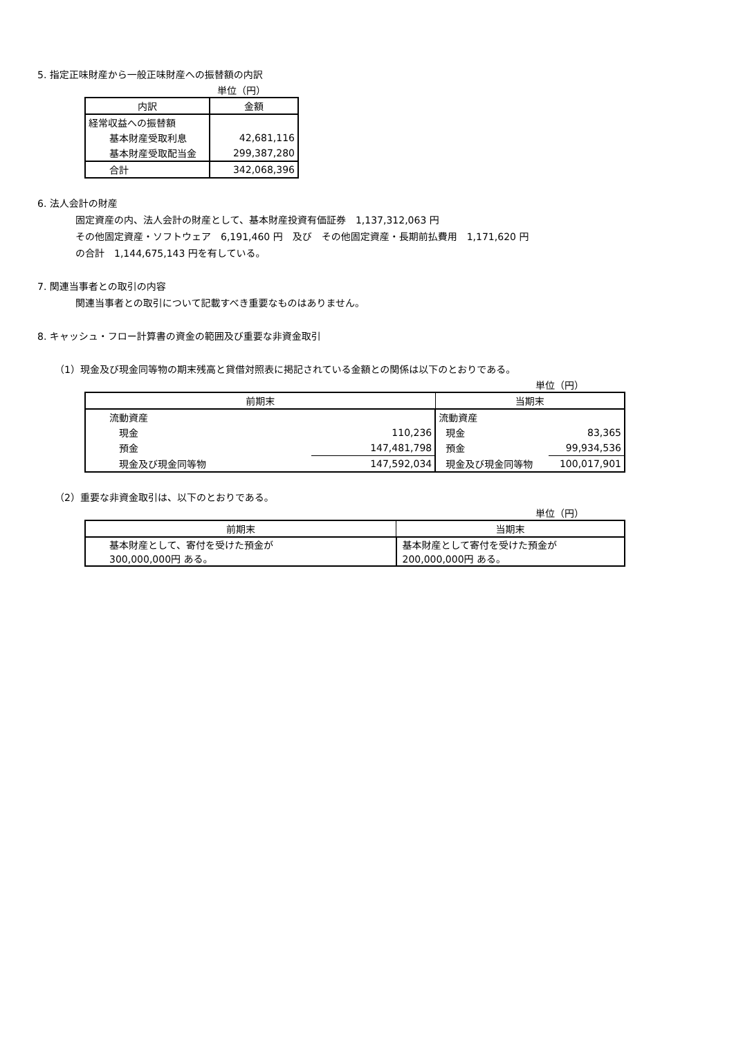5. 指定正味財産から一般正味財産への振替額の内訳
単位（円）
| 内訳 | 金額 |
| --- | --- |
| 経常収益への振替額 | |
| 基本財産受取利息 | 42,681,116 |
| 基本財産受取配当金 | 299,387,280 |
| 合計 | 342,068,396 |
6. 法人会計の財産
固定資産の内、法人会計の財産として、基本財産投資有価証券　1,137,312,063 円
その他固定資産・ソフトウェア　6,191,460 円　及び　その他固定資産・長期前払費用　1,171,620 円
の合計　1,144,675,143 円を有している。
7. 関連当事者との取引の内容
関連当事者との取引について記載すべき重要なものはありません。
8. キャッシュ・フロー計算書の資金の範囲及び重要な非資金取引
（1）現金及び現金同等物の期末残高と貸借対照表に掲記されている金額との関係は以下のとおりである。
単位（円）
| 前期末 | | 当期末 | |
| --- | --- | --- | --- |
| 流動資産 | | 流動資産 | |
| 現金 | 110,236 | 現金 | 83,365 |
| 預金 | 147,481,798 | 預金 | 99,934,536 |
| 現金及び現金同等物 | 147,592,034 | 現金及び現金同等物 | 100,017,901 |
（2）重要な非資金取引は、以下のとおりである。
単位（円）
| 前期末 | 当期末 |
| --- | --- |
| 基本財産として、寄付を受けた預金が 300,000,000円 ある。 | 基本財産として寄付を受けた預金が 200,000,000円 ある。 |